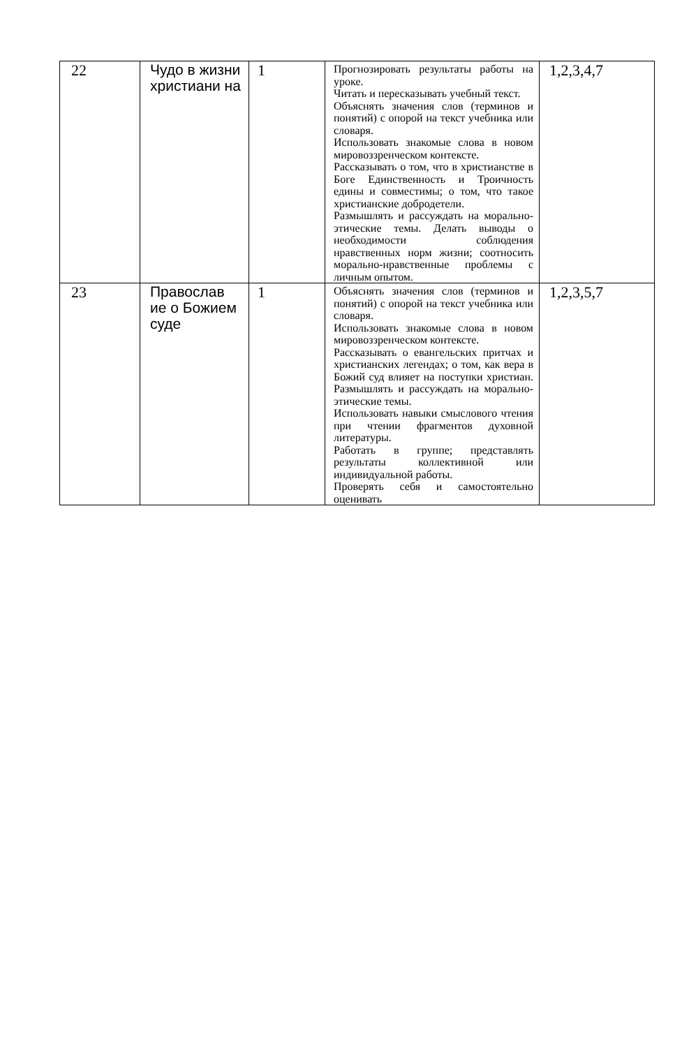| 22 | Чудо в жизни христиани на | 1 | Прогнозировать результаты работы на уроке. Читать и пересказывать учебный текст. Объяснять значения слов (терминов и понятий) с опорой на текст учебника или словаря. Использовать знакомые слова в новом мировоззренческом контексте. Рассказывать о том, что в христианстве в Боге Единственность и Троичность едины и совместимы; о том, что такое христианские добродетели. Размышлять и рассуждать на морально-этические темы. Делать выводы о необходимости соблюдения нравственных норм жизни; соотносить морально-нравственные проблемы с личным опытом. | 1,2,3,4,7 |
| 23 | Православ ие о Божием суде | 1 | Объяснять значения слов (терминов и понятий) с опорой на текст учебника или словаря. Использовать знакомые слова в новом мировоззренческом контексте. Рассказывать о евангельских притчах и христианских легендах; о том, как вера в Божий суд влияет на поступки христиан. Размышлять и рассуждать на морально-этические темы. Использовать навыки смыслового чтения при чтении фрагментов духовной литературы. Работать в группе; представлять результаты коллективной или индивидуальной работы. Проверять себя и самостоятельно оценивать | 1,2,3,5,7 |